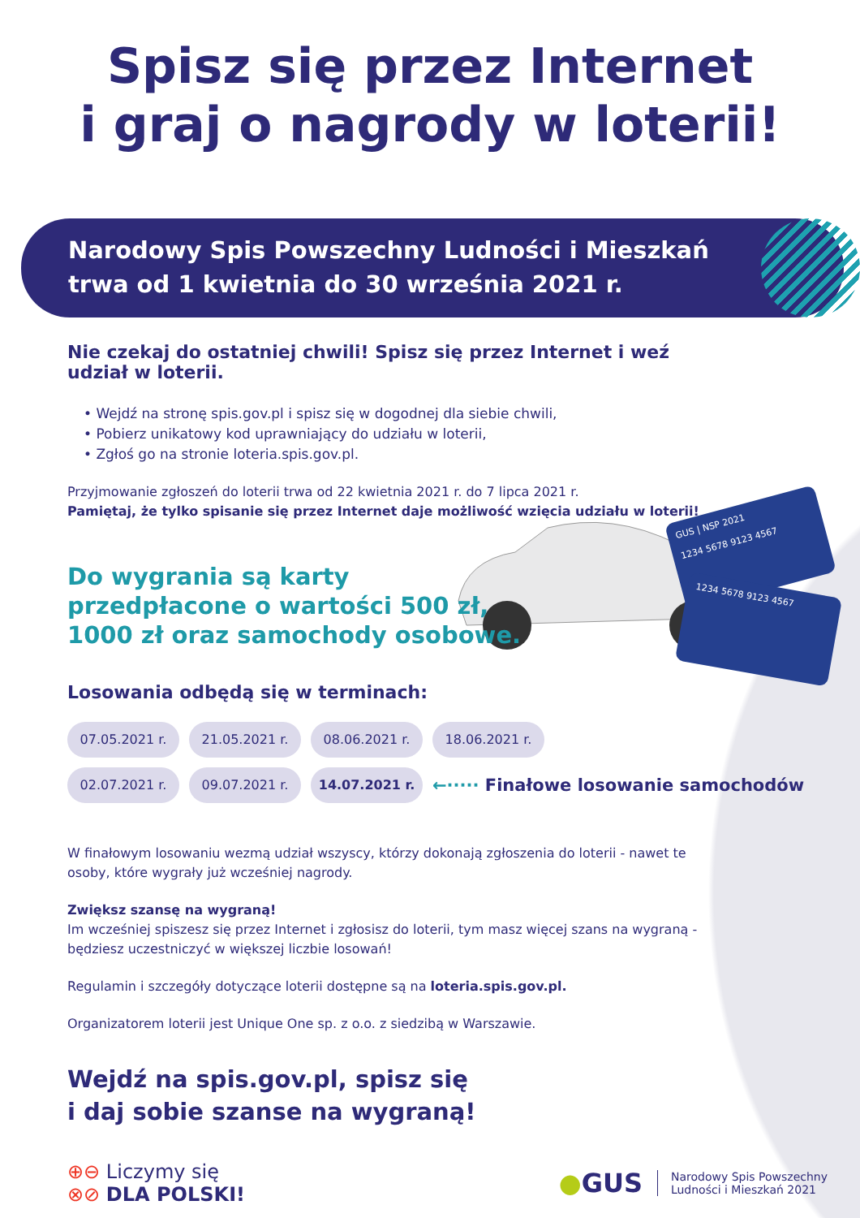Spisz się przez Internet
i graj o nagrody w loterii!
Narodowy Spis Powszechny Ludności i Mieszkań
trwa od 1 kwietnia do 30 września 2021 r.
Nie czekaj do ostatniej chwili! Spisz się przez Internet i weź udział w loterii.
• Wejdź na stronę spis.gov.pl i spisz się w dogodnej dla siebie chwili,
• Pobierz unikatowy kod uprawniający do udziału w loterii,
• Zgłoś go na stronie loteria.spis.gov.pl.
Przyjmowanie zgłoszeń do loterii trwa od 22 kwietnia 2021 r. do 7 lipca 2021 r.
Pamiętaj, że tylko spisanie się przez Internet daje możliwość wzięcia udziału w loterii!
Do wygrania są karty przedpłacone o wartości 500 zł, 1000 zł oraz samochody osobowe.
Losowania odbędą się w terminach:
07.05.2021 r.
21.05.2021 r.
08.06.2021 r.
18.06.2021 r.
02.07.2021 r.
09.07.2021 r.
14.07.2021 r.
←····· Finałowe losowanie samochodów
W finałowym losowaniu wezmą udział wszyscy, którzy dokonają zgłoszenia do loterii - nawet te osoby, które wygrały już wcześniej nagrody.
Zwiększ szansę na wygraną!
Im wcześniej spiszesz się przez Internet i zgłosisz do loterii, tym masz więcej szans na wygraną - będziesz uczestniczyć w większej liczbie losowań!
Regulamin i szczegóły dotyczące loterii dostępne są na loteria.spis.gov.pl.
Organizatorem loterii jest Unique One sp. z o.o. z siedzibą w Warszawie.
Wejdź na spis.gov.pl, spisz się
i daj sobie szanse na wygraną!
⊕⊖ Liczymy się
⊗⊘ DLA POLSKI!
●GUS Narodowy Spis Powszechny
Ludności i Mieszkań 2021
GUS | NSP 2021
1234 5678 9123 4567
1234 5678 9123 4567